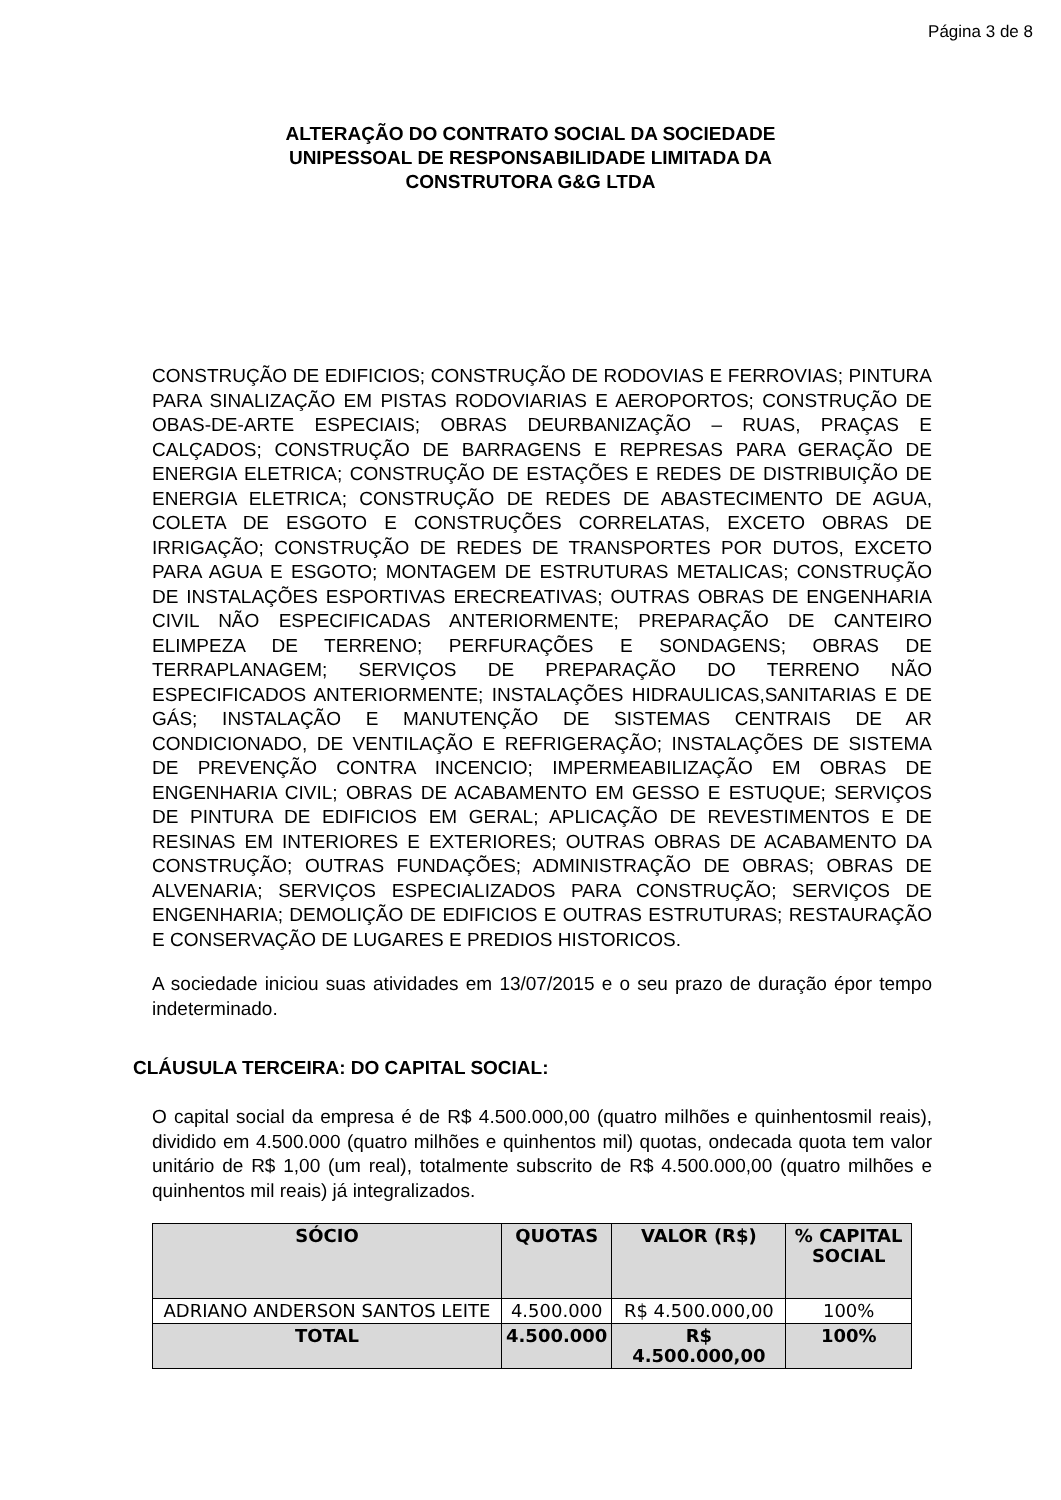Página 3 de 8
ALTERAÇÃO DO CONTRATO SOCIAL DA SOCIEDADE
UNIPESSOAL DE RESPONSABILIDADE LIMITADA DA
CONSTRUTORA G&G LTDA
CONSTRUÇÃO DE EDIFICIOS; CONSTRUÇÃO DE RODOVIAS E FERROVIAS; PINTURA PARA SINALIZAÇÃO EM PISTAS RODOVIARIAS E AEROPORTOS; CONSTRUÇÃO DE OBAS-DE-ARTE ESPECIAIS; OBRAS DEURBANIZAÇÃO – RUAS, PRAÇAS E CALÇADOS; CONSTRUÇÃO DE BARRAGENS E REPRESAS PARA GERAÇÃO DE ENERGIA ELETRICA; CONSTRUÇÃO DE ESTAÇÕES E REDES DE DISTRIBUIÇÃO DE ENERGIA ELETRICA; CONSTRUÇÃO DE REDES DE ABASTECIMENTO DE AGUA, COLETA DE ESGOTO E CONSTRUÇÕES CORRELATAS, EXCETO OBRAS DE IRRIGAÇÃO; CONSTRUÇÃO DE REDES DE TRANSPORTES POR DUTOS, EXCETO PARA AGUA E ESGOTO; MONTAGEM DE ESTRUTURAS METALICAS; CONSTRUÇÃO DE INSTALAÇÕES ESPORTIVAS ERECREATIVAS; OUTRAS OBRAS DE ENGENHARIA CIVIL NÃO ESPECIFICADAS ANTERIORMENTE; PREPARAÇÃO DE CANTEIRO ELIMPEZA DE TERRENO; PERFURAÇÕES E SONDAGENS; OBRAS DE TERRAPLANAGEM; SERVIÇOS DE PREPARAÇÃO DO TERRENO NÃO ESPECIFICADOS ANTERIORMENTE; INSTALAÇÕES HIDRAULICAS,SANITARIAS E DE GÁS; INSTALAÇÃO E MANUTENÇÃO DE SISTEMAS CENTRAIS DE AR CONDICIONADO, DE VENTILAÇÃO E REFRIGERAÇÃO; INSTALAÇÕES DE SISTEMA DE PREVENÇÃO CONTRA INCENCIO; IMPERMEABILIZAÇÃO EM OBRAS DE ENGENHARIA CIVIL; OBRAS DE ACABAMENTO EM GESSO E ESTUQUE; SERVIÇOS DE PINTURA DE EDIFICIOS EM GERAL; APLICAÇÃO DE REVESTIMENTOS E DE RESINAS EM INTERIORES E EXTERIORES; OUTRAS OBRAS DE ACABAMENTO DA CONSTRUÇÃO; OUTRAS FUNDAÇÕES; ADMINISTRAÇÃO DE OBRAS; OBRAS DE ALVENARIA; SERVIÇOS ESPECIALIZADOS PARA CONSTRUÇÃO; SERVIÇOS DE ENGENHARIA; DEMOLIÇÃO DE EDIFICIOS E OUTRAS ESTRUTURAS; RESTAURAÇÃO E CONSERVAÇÃO DE LUGARES E PREDIOS HISTORICOS.
A sociedade iniciou suas atividades em 13/07/2015 e o seu prazo de duração épor tempo indeterminado.
CLÁUSULA TERCEIRA: DO CAPITAL SOCIAL:
O capital social da empresa é de R$ 4.500.000,00 (quatro milhões e quinhentosmil reais), dividido em 4.500.000 (quatro milhões e quinhentos mil) quotas, ondecada quota tem valor unitário de R$ 1,00 (um real), totalmente subscrito de R$ 4.500.000,00 (quatro milhões e quinhentos mil reais) já integralizados.
| SÓCIO | QUOTAS | VALOR (R$) | % CAPITAL SOCIAL |
| --- | --- | --- | --- |
| ADRIANO ANDERSON SANTOS LEITE | 4.500.000 | R$ 4.500.000,00 | 100% |
| TOTAL | 4.500.000 | R$ 4.500.000,00 | 100% |